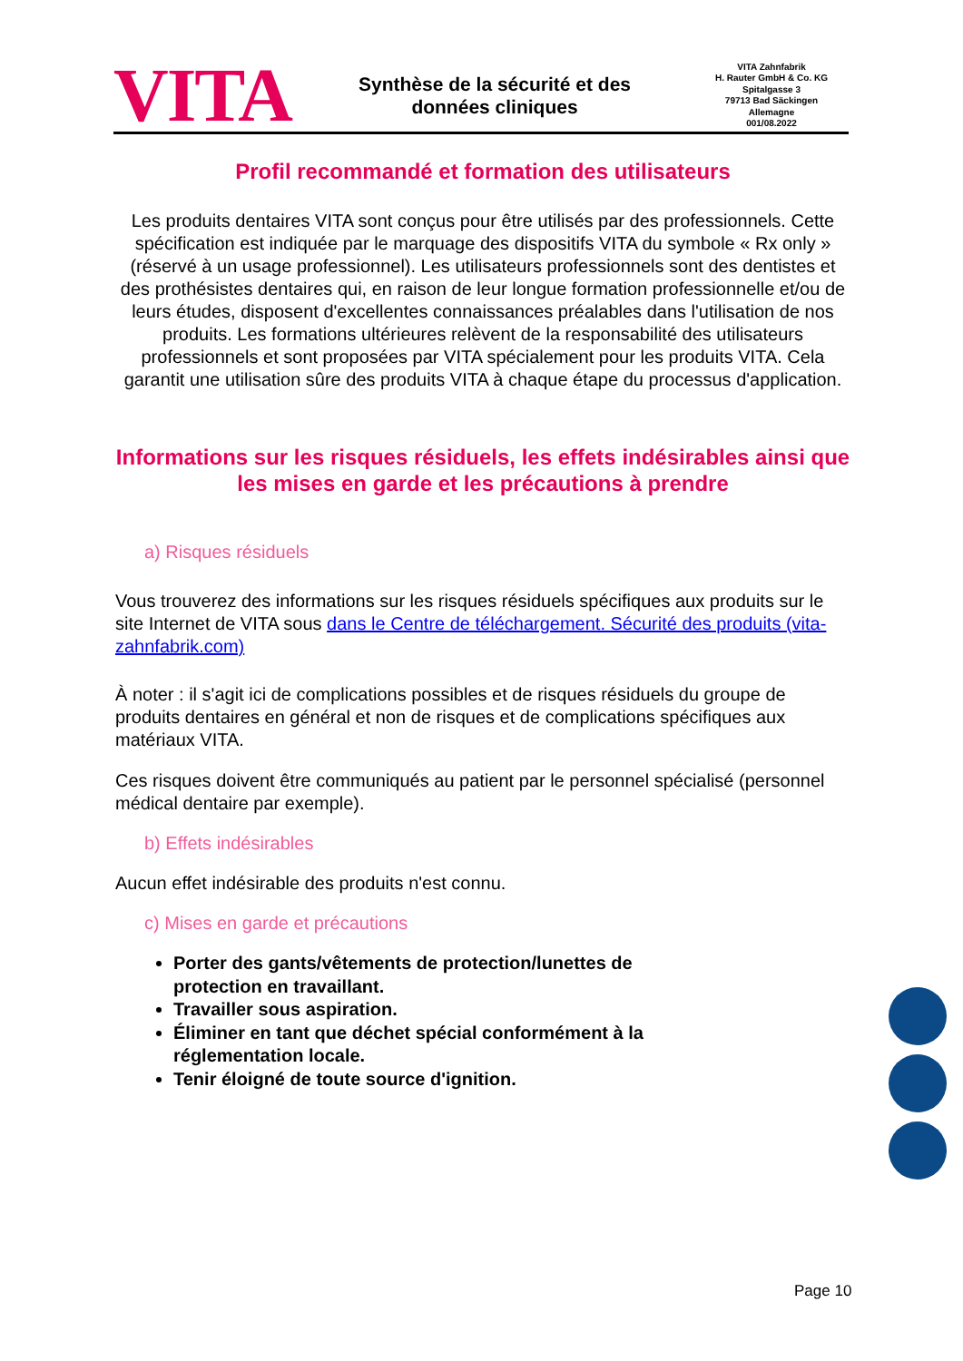VITA
Synthèse de la sécurité et des
données cliniques
VITA Zahnfabrik
H. Rauter GmbH & Co. KG
Spitalgasse 3
79713 Bad Säckingen
Allemagne
001/08.2022
Profil recommandé et formation des utilisateurs
Les produits dentaires VITA sont conçus pour être utilisés par des professionnels. Cette spécification est indiquée par le marquage des dispositifs VITA du symbole « Rx only » (réservé à un usage professionnel). Les utilisateurs professionnels sont des dentistes et des prothésistes dentaires qui, en raison de leur longue formation professionnelle et/ou de leurs études, disposent d'excellentes connaissances préalables dans l'utilisation de nos produits. Les formations ultérieures relèvent de la responsabilité des utilisateurs professionnels et sont proposées par VITA spécialement pour les produits VITA. Cela garantit une utilisation sûre des produits VITA à chaque étape du processus d'application.
Informations sur les risques résiduels, les effets indésirables ainsi que les mises en garde et les précautions à prendre
a) Risques résiduels
Vous trouverez des informations sur les risques résiduels spécifiques aux produits sur le site Internet de VITA sous dans le Centre de téléchargement. Sécurité des produits (vita-zahnfabrik.com)
À noter : il s'agit ici de complications possibles et de risques résiduels du groupe de produits dentaires en général et non de risques et de complications spécifiques aux matériaux VITA.
Ces risques doivent être communiqués au patient par le personnel spécialisé (personnel médical dentaire par exemple).
b) Effets indésirables
Aucun effet indésirable des produits n'est connu.
c) Mises en garde et précautions
Porter des gants/vêtements de protection/lunettes de protection en travaillant.
Travailler sous aspiration.
Éliminer en tant que déchet spécial conformément à la réglementation locale.
Tenir éloigné de toute source d'ignition.
Page 10